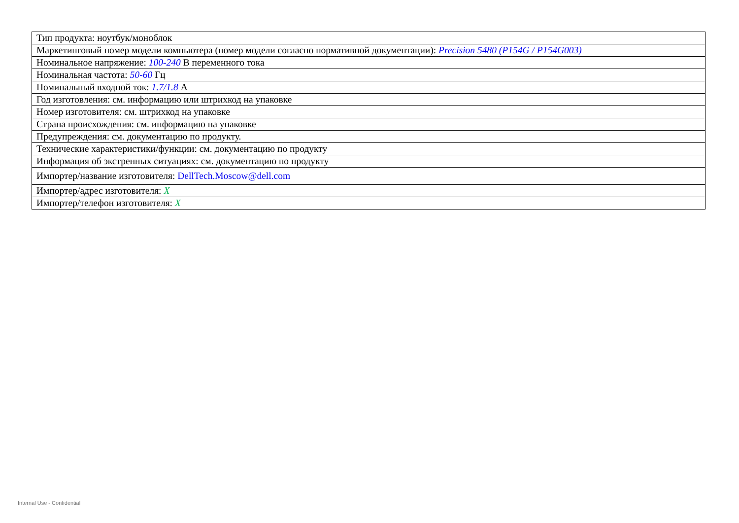| Тип продукта: ноутбук/моноблок |
| Маркетинговый номер модели компьютера (номер модели согласно нормативной документации): Precision 5480 (P154G / P154G003) |
| Номинальное напряжение: 100-240 В переменного тока |
| Номинальная частота: 50-60 Гц |
| Номинальный входной ток: 1.7/1.8 А |
| Год изготовления: см. информацию или штрихкод на упаковке |
| Номер изготовителя: см. штрихкод на упаковке |
| Страна происхождения: см. информацию на упаковке |
| Предупреждения: см. документацию по продукту. |
| Технические характеристики/функции: см. документацию по продукту |
| Информация об экстренных ситуациях: см. документацию по продукту |
| Импортер/название изготовителя: DellTech.Moscow@dell.com |
| Импортер/адрес изготовителя: X |
| Импортер/телефон изготовителя: X |
Internal Use - Confidential